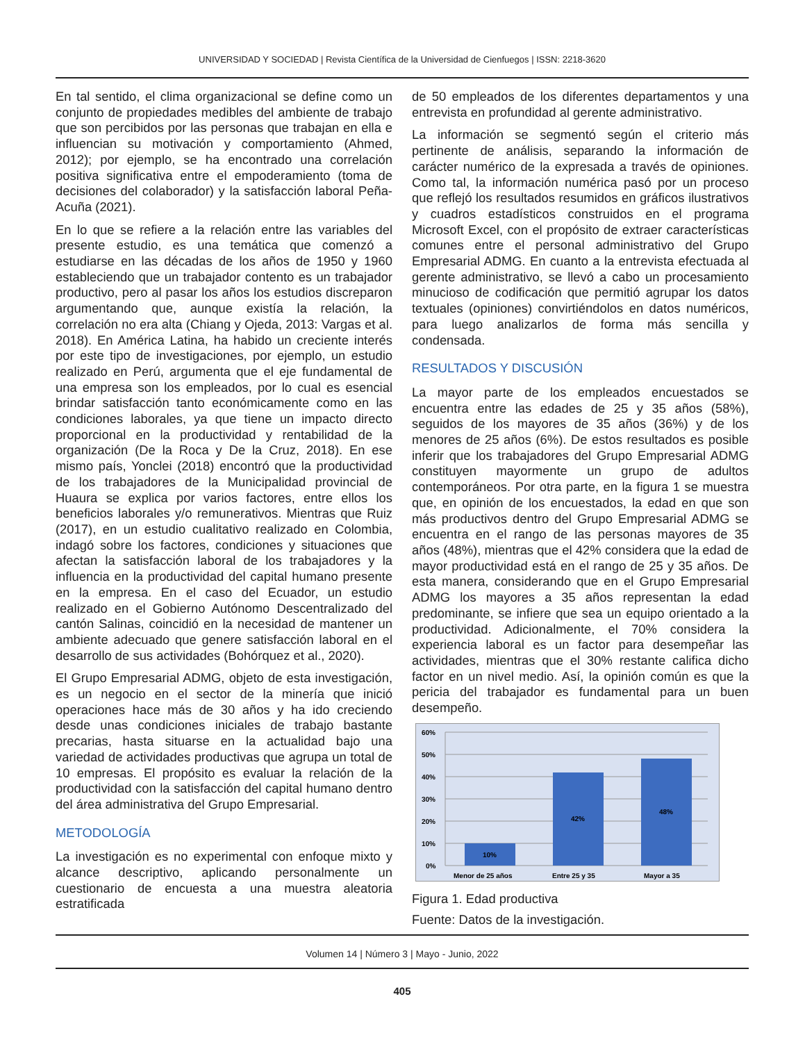UNIVERSIDAD Y SOCIEDAD | Revista Científica de la Universidad de Cienfuegos | ISSN: 2218-3620
En tal sentido, el clima organizacional se define como un conjunto de propiedades medibles del ambiente de trabajo que son percibidos por las personas que trabajan en ella e influencian su motivación y comportamiento (Ahmed, 2012); por ejemplo, se ha encontrado una correlación positiva significativa entre el empoderamiento (toma de decisiones del colaborador) y la satisfacción laboral Peña-Acuña (2021).
En lo que se refiere a la relación entre las variables del presente estudio, es una temática que comenzó a estudiarse en las décadas de los años de 1950 y 1960 estableciendo que un trabajador contento es un trabajador productivo, pero al pasar los años los estudios discreparon argumentando que, aunque existía la relación, la correlación no era alta (Chiang y Ojeda, 2013: Vargas et al. 2018). En América Latina, ha habido un creciente interés por este tipo de investigaciones, por ejemplo, un estudio realizado en Perú, argumenta que el eje fundamental de una empresa son los empleados, por lo cual es esencial brindar satisfacción tanto económicamente como en las condiciones laborales, ya que tiene un impacto directo proporcional en la productividad y rentabilidad de la organización (De la Roca y De la Cruz, 2018). En ese mismo país, Yonclei (2018) encontró que la productividad de los trabajadores de la Municipalidad provincial de Huaura se explica por varios factores, entre ellos los beneficios laborales y/o remunerativos. Mientras que Ruiz (2017), en un estudio cualitativo realizado en Colombia, indagó sobre los factores, condiciones y situaciones que afectan la satisfacción laboral de los trabajadores y la influencia en la productividad del capital humano presente en la empresa. En el caso del Ecuador, un estudio realizado en el Gobierno Autónomo Descentralizado del cantón Salinas, coincidió en la necesidad de mantener un ambiente adecuado que genere satisfacción laboral en el desarrollo de sus actividades (Bohórquez et al., 2020).
El Grupo Empresarial ADMG, objeto de esta investigación, es un negocio en el sector de la minería que inició operaciones hace más de 30 años y ha ido creciendo desde unas condiciones iniciales de trabajo bastante precarias, hasta situarse en la actualidad bajo una variedad de actividades productivas que agrupa un total de 10 empresas. El propósito es evaluar la relación de la productividad con la satisfacción del capital humano dentro del área administrativa del Grupo Empresarial.
METODOLOGÍA
La investigación es no experimental con enfoque mixto y alcance descriptivo, aplicando personalmente un cuestionario de encuesta a una muestra aleatoria estratificada
de 50 empleados de los diferentes departamentos y una entrevista en profundidad al gerente administrativo.
La información se segmentó según el criterio más pertinente de análisis, separando la información de carácter numérico de la expresada a través de opiniones. Como tal, la información numérica pasó por un proceso que reflejó los resultados resumidos en gráficos ilustrativos y cuadros estadísticos construidos en el programa Microsoft Excel, con el propósito de extraer características comunes entre el personal administrativo del Grupo Empresarial ADMG. En cuanto a la entrevista efectuada al gerente administrativo, se llevó a cabo un procesamiento minucioso de codificación que permitió agrupar los datos textuales (opiniones) convirtiéndolos en datos numéricos, para luego analizarlos de forma más sencilla y condensada.
RESULTADOS Y DISCUSIÓN
La mayor parte de los empleados encuestados se encuentra entre las edades de 25 y 35 años (58%), seguidos de los mayores de 35 años (36%) y de los menores de 25 años (6%). De estos resultados es posible inferir que los trabajadores del Grupo Empresarial ADMG constituyen mayormente un grupo de adultos contemporáneos. Por otra parte, en la figura 1 se muestra que, en opinión de los encuestados, la edad en que son más productivos dentro del Grupo Empresarial ADMG se encuentra en el rango de las personas mayores de 35 años (48%), mientras que el 42% considera que la edad de mayor productividad está en el rango de 25 y 35 años. De esta manera, considerando que en el Grupo Empresarial ADMG los mayores a 35 años representan la edad predominante, se infiere que sea un equipo orientado a la productividad. Adicionalmente, el 70% considera la experiencia laboral es un factor para desempeñar las actividades, mientras que el 30% restante califica dicho factor en un nivel medio. Así, la opinión común es que la pericia del trabajador es fundamental para un buen desempeño.
60%
50%
40%
30%
20%
10%
0%
10%
42%
48%
Menor de 25 años
Entre 25 y 35
Mayor a 35
Figura 1. Edad productiva
Fuente: Datos de la investigación.
Volumen 14 | Número 3 | Mayo - Junio, 2022
405